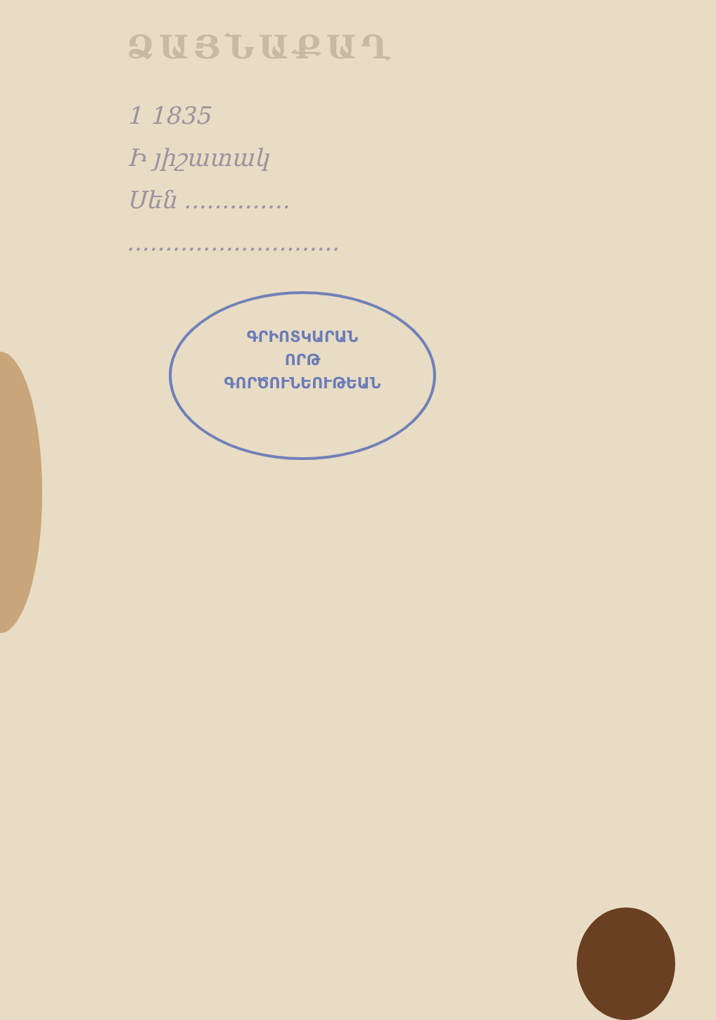ՁԱՅՆԱՔԱՂ
1 1835
Ի յիշատակ
Սեն ..............
............................
ԳՐԻՈՏԿԱՐԱՆ
ՈՐԹ
ԳՈՐԾՈՒՆԵՈՒԹԵԱՆ